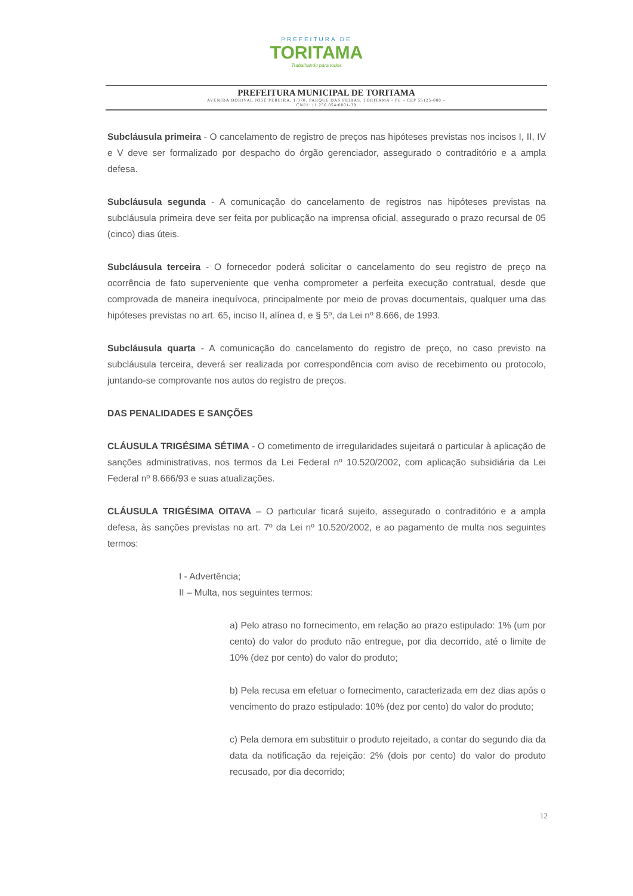PREFEITURA DE
TORITAMA
Trabalhando para todos
PREFEITURA MUNICIPAL DE TORITAMA
AVENIDA DORIVAL JOSÉ PEREIRA, 1.370, PARQUE DAS FEIRAS, TORITAMA - PE – CEP 55125-000 –
CNPJ: 11.256.054/0001-39
Subcláusula primeira - O cancelamento de registro de preços nas hipóteses previstas nos incisos I, II, IV e V deve ser formalizado por despacho do órgão gerenciador, assegurado o contraditório e a ampla defesa.
Subcláusula segunda - A comunicação do cancelamento de registros nas hipóteses previstas na subcláusula primeira deve ser feita por publicação na imprensa oficial, assegurado o prazo recursal de 05 (cinco) dias úteis.
Subcláusula terceira - O fornecedor poderá solicitar o cancelamento do seu registro de preço na ocorrência de fato superveniente que venha comprometer a perfeita execução contratual, desde que comprovada de maneira inequívoca, principalmente por meio de provas documentais, qualquer uma das hipóteses previstas no art. 65, inciso II, alínea d, e § 5º, da Lei nº 8.666, de 1993.
Subcláusula quarta - A comunicação do cancelamento do registro de preço, no caso previsto na subcláusula terceira, deverá ser realizada por correspondência com aviso de recebimento ou protocolo, juntando-se comprovante nos autos do registro de preços.
DAS PENALIDADES E SANÇÕES
CLÁUSULA TRIGÉSIMA SÉTIMA - O cometimento de irregularidades sujeitará o particular à aplicação de sanções administrativas, nos termos da Lei Federal nº 10.520/2002, com aplicação subsidiária da Lei Federal nº 8.666/93 e suas atualizações.
CLÁUSULA TRIGÉSIMA OITAVA – O particular ficará sujeito, assegurado o contraditório e a ampla defesa, às sanções previstas no art. 7º da Lei nº 10.520/2002, e ao pagamento de multa nos seguintes termos:
I - Advertência;
II – Multa, nos seguintes termos:
a) Pelo atraso no fornecimento, em relação ao prazo estipulado: 1% (um por cento) do valor do produto não entregue, por dia decorrido, até o limite de 10% (dez por cento) do valor do produto;
b) Pela recusa em efetuar o fornecimento, caracterizada em dez dias após o vencimento do prazo estipulado: 10% (dez por cento) do valor do produto;
c) Pela demora em substituir o produto rejeitado, a contar do segundo dia da data da notificação da rejeição: 2% (dois por cento) do valor do produto recusado, por dia decorrido;
12